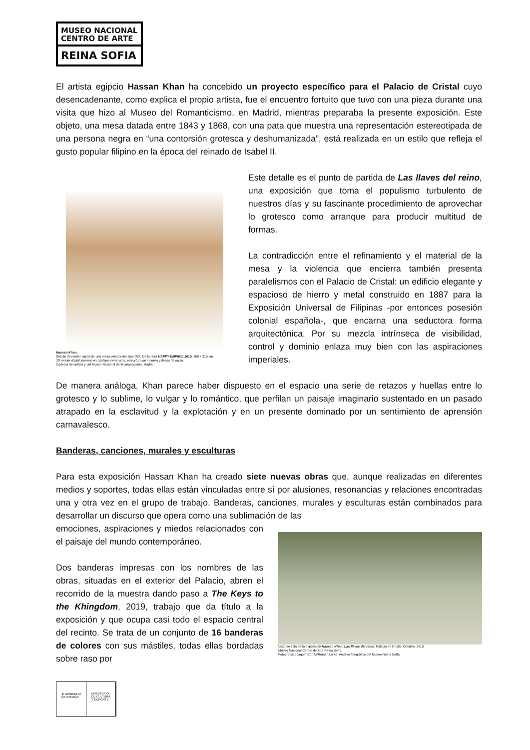MUSEO NACIONAL
CENTRO DE ARTE
REINA SOFIA
El artista egipcio Hassan Khan ha concebido un proyecto específico para el Palacio de Cristal cuyo desencadenante, como explica el propio artista, fue el encuentro fortuito que tuvo con una pieza durante una visita que hizo al Museo del Romanticismo, en Madrid, mientras preparaba la presente exposición. Este objeto, una mesa datada entre 1843 y 1868, con una pata que muestra una representación estereotipada de una persona negra en “una contorsión grotesca y deshumanizada”, está realizada en un estilo que refleja el gusto popular filipino en la época del reinado de Isabel II.
Hassan Khan,
Detalle de render digital de una mesa velador del siglo XIX. De la obra HAPPY EMPIRE, 2019. 900 x 315 cm
3D render digital impreso en azulejos cerámicos, estructura de madera y flecos de mylar.
Cortesía del artista y del Museo Nacional del Romanticismo, Madrid.
Este detalle es el punto de partida de Las llaves del reino, una exposición que toma el populismo turbulento de nuestros días y su fascinante procedimiento de aprovechar lo grotesco como arranque para producir multitud de formas.
La contradicción entre el refinamiento y el material de la mesa y la violencia que encierra también presenta paralelismos con el Palacio de Cristal: un edificio elegante y espacioso de hierro y metal construido en 1887 para la Exposición Universal de Filipinas -por entonces posesión colonial española-, que encarna una seductora forma arquitectónica. Por su mezcla intrínseca de visibilidad, control y dominio enlaza muy bien con las aspiraciones imperiales.
De manera análoga, Khan parece haber dispuesto en el espacio una serie de retazos y huellas entre lo grotesco y lo sublime, lo vulgar y lo romántico, que perfilan un paisaje imaginario sustentado en un pasado atrapado en la esclavitud y la explotación y en un presente dominado por un sentimiento de aprensión carnavalesco.
Banderas, canciones, murales y esculturas
Para esta exposición Hassan Khan ha creado siete nuevas obras que, aunque realizadas en diferentes medios y soportes, todas ellas están vinculadas entre sí por alusiones, resonancias y relaciones encontradas una y otra vez en el grupo de trabajo. Banderas, canciones, murales y esculturas están combinados para desarrollar un discurso que opera como una sublimación de las
emociones, aspiraciones y miedos relacionados con el paisaje del mundo contemporáneo.
Dos banderas impresas con los nombres de las obras, situadas en el exterior del Palacio, abren el recorrido de la muestra dando paso a The Keys to the Khingdom, 2019, trabajo que da título a la exposición y que ocupa casi todo el espacio central del recinto. Se trata de un conjunto de 16 banderas de colores con sus mástiles, todas ellas bordadas sobre raso por
Vista de sala de la exposición Hassan Khan. Las llaves del reino. Palacio de Cristal. Octubre, 2019.
Museo Nacional Centro de Arte Reina Sofía.
Fotografía: Joaquín Cortés/Román Lores. Archivo fotográfico del Museo Reina Sofía.
♛ GOBIERNO
DE ESPAÑA
MINISTERIO
DE CULTURA
Y DEPORTE